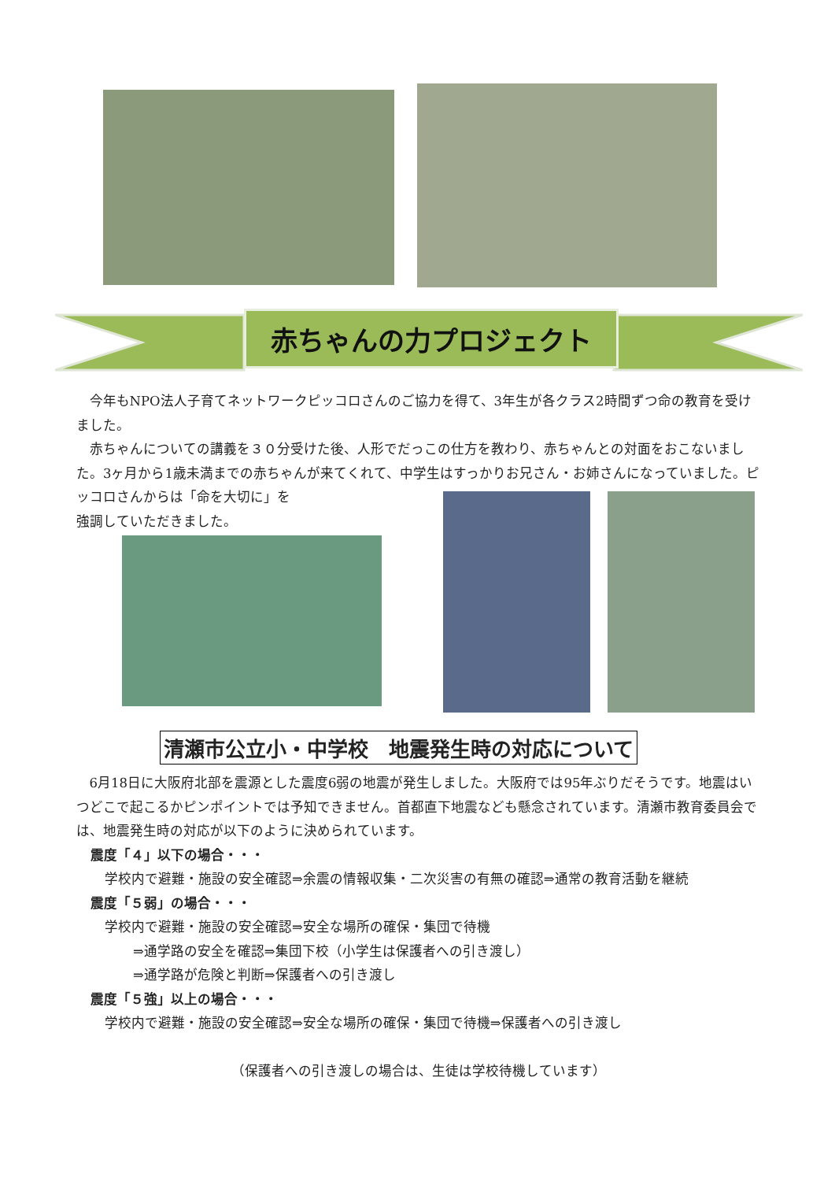赤ちゃんの力プロジェクト
今年もNPO法人子育てネットワークピッコロさんのご協力を得て、3年生が各クラス2時間ずつ命の教育を受けました。
赤ちゃんについての講義を３０分受けた後、人形でだっこの仕方を教わり、赤ちゃんとの対面をおこないました。3ヶ月から1歳未満までの赤ちゃんが来てくれて、中学生はすっかりお兄さん・お姉さんになっていました。ピッコロさんからは「命を大切に」を
強調していただきました。
清瀬市公立小・中学校　地震発生時の対応について
6月18日に大阪府北部を震源とした震度6弱の地震が発生しました。大阪府では95年ぶりだそうです。地震はいつどこで起こるかピンポイントでは予知できません。首都直下地震なども懸念されています。清瀬市教育委員会では、地震発生時の対応が以下のように決められています。
震度「４」以下の場合・・・
学校内で避難・施設の安全確認⇒余震の情報収集・二次災害の有無の確認⇒通常の教育活動を継続
震度「５弱」の場合・・・
学校内で避難・施設の安全確認⇒安全な場所の確保・集団で待機
⇒通学路の安全を確認⇒集団下校（小学生は保護者への引き渡し）
⇒通学路が危険と判断⇒保護者への引き渡し
震度「５強」以上の場合・・・
学校内で避難・施設の安全確認⇒安全な場所の確保・集団で待機⇒保護者への引き渡し
（保護者への引き渡しの場合は、生徒は学校待機しています）